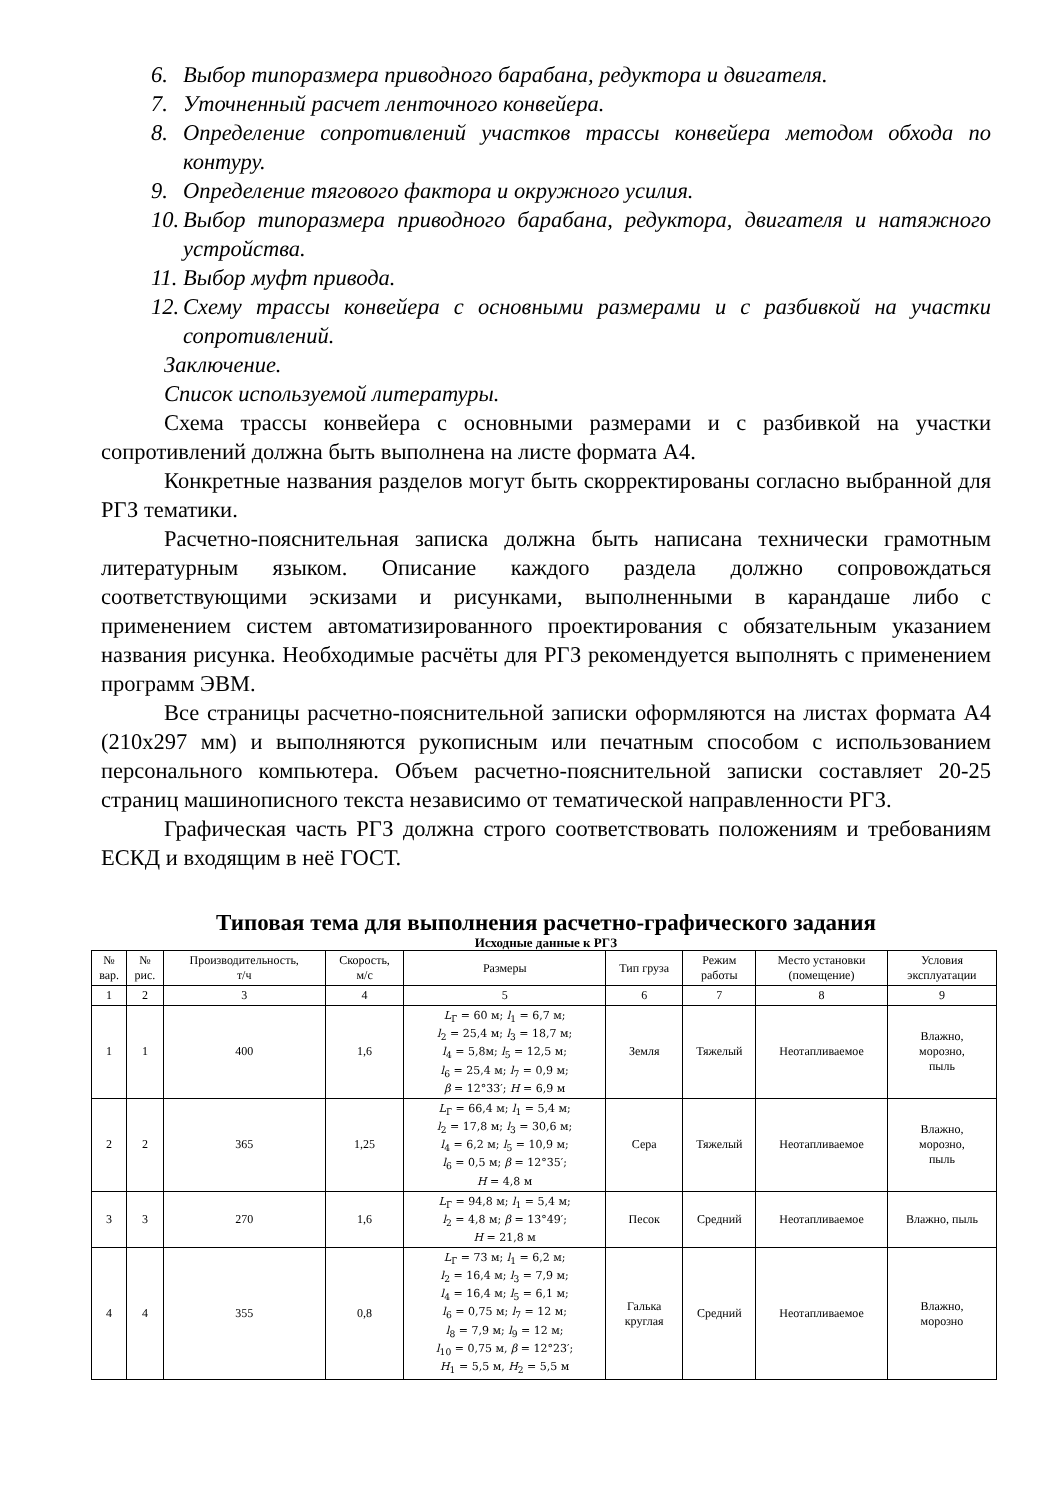6. Выбор типоразмера приводного барабана, редуктора и двигателя.
7. Уточненный расчет ленточного конвейера.
8. Определение сопротивлений участков трассы конвейера методом обхода по контуру.
9. Определение тягового фактора и окружного усилия.
10. Выбор типоразмера приводного барабана, редуктора, двигателя и натяжного устройства.
11. Выбор муфт привода.
12. Схему трассы конвейера с основными размерами и с разбивкой на участки сопротивлений.
Заключение.
Список используемой литературы.
Схема трассы конвейера с основными размерами и с разбивкой на участки сопротивлений должна быть выполнена на листе формата А4.
Конкретные названия разделов могут быть скорректированы согласно выбранной для РГЗ тематики.
Расчетно-пояснительная записка должна быть написана технически грамотным литературным языком. Описание каждого раздела должно сопровождаться соответствующими эскизами и рисунками, выполненными в карандаше либо с применением систем автоматизированного проектирования с обязательным указанием названия рисунка. Необходимые расчёты для РГЗ рекомендуется выполнять с применением программ ЭВМ.
Все страницы расчетно-пояснительной записки оформляются на листах формата А4 (210х297 мм) и выполняются рукописным или печатным способом с использованием персонального компьютера. Объем расчетно-пояснительной записки составляет 20-25 страниц машинописного текста независимо от тематической направленности РГЗ.
Графическая часть РГЗ должна строго соответствовать положениям и требованиям ЕСКД и входящим в неё ГОСТ.
Типовая тема для выполнения расчетно-графического задания
Исходные данные к РГЗ
| № вар. | № рис. | Производительность, т/ч | Скорость, м/с | Размеры | Тип груза | Режим работы | Место установки (помещение) | Условия эксплуатации |
| --- | --- | --- | --- | --- | --- | --- | --- | --- |
| 1 | 2 | 3 | 4 | 5 | 6 | 7 | 8 | 9 |
| 1 | 1 | 400 | 1,6 | L<sub>Г</sub> = 60 м; l<sub>1</sub> = 6,7 м; l<sub>2</sub> = 25,4 м; l<sub>3</sub> = 18,7 м; l<sub>4</sub> = 5,8м; l<sub>5</sub> = 12,5 м; l<sub>6</sub> = 25,4 м; l<sub>7</sub> = 0,9 м; β = 12°33′; H = 6,9 м | Земля | Тяжелый | Неотапливаемое | Влажно, морозно, пыль |
| 2 | 2 | 365 | 1,25 | L<sub>Г</sub> = 66,4 м; l<sub>1</sub> = 5,4 м; l<sub>2</sub> = 17,8 м; l<sub>3</sub> = 30,6 м; l<sub>4</sub> = 6,2 м; l<sub>5</sub> = 10,9 м; l<sub>6</sub> = 0,5 м; β = 12°35′; H = 4,8 м | Сера | Тяжелый | Неотапливаемое | Влажно, морозно, пыль |
| 3 | 3 | 270 | 1,6 | L<sub>Г</sub> = 94,8 м; l<sub>1</sub> = 5,4 м; l<sub>2</sub> = 4,8 м; β = 13°49′; H = 21,8 м | Песок | Средний | Неотапливаемое | Влажно, пыль |
| 4 | 4 | 355 | 0,8 | L<sub>Г</sub> = 73 м; l<sub>1</sub> = 6,2 м; l<sub>2</sub> = 16,4 м; l<sub>3</sub> = 7,9 м; l<sub>4</sub> = 16,4 м; l<sub>5</sub> = 6,1 м; l<sub>6</sub> = 0,75 м; l<sub>7</sub> = 12 м; l<sub>8</sub> = 7,9 м; l<sub>9</sub> = 12 м; l<sub>10</sub> = 0,75 м, β = 12°23′; H<sub>1</sub> = 5,5 м, H<sub>2</sub> = 5,5 м | Галька круглая | Средний | Неотапливаемое | Влажно, морозно |